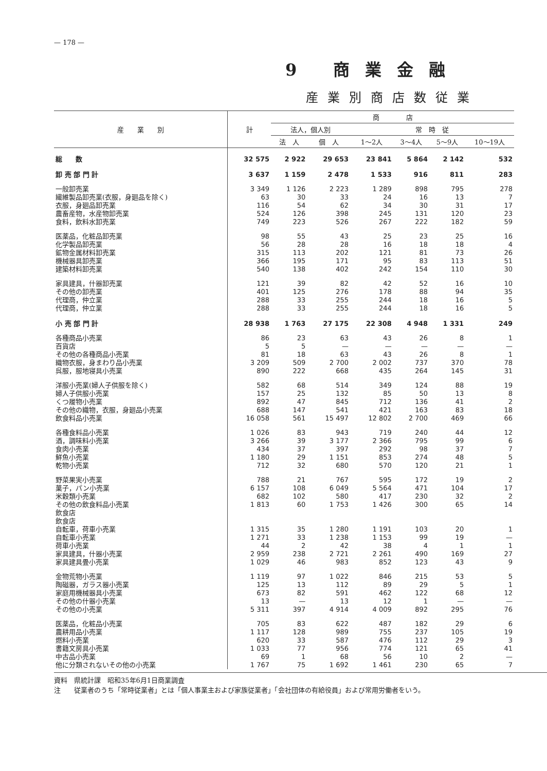— 178 —
9 商業金融
産業別商店数従業
| 産 業 別 | 計 | 商 店 | | | | | |
| --- | --- | --- | --- | --- | --- | --- | --- |
| | | 法人，個人別 | | 常 時 従 | | | |
| | | 法 人 | 個 人 | 1～2人 | 3～4人 | 5～9人 | 10～19人 |
| 総 数 | 32 575 | 2 922 | 29 653 | 23 841 | 5 864 | 2 142 | 532 |
| 卸 売 部 門 計 | 3 637 | 1 159 | 2 478 | 1 533 | 916 | 811 | 283 |
| 一般卸売業 | 3 349 | 1 126 | 2 223 | 1 289 | 898 | 795 | 278 |
| 繊維製品卸売業(衣服，身廻品を除く) | 63 | 30 | 33 | 24 | 16 | 13 | 7 |
| 衣服，身廻品卸売業 | 116 | 54 | 62 | 34 | 30 | 31 | 17 |
| 農畜産物，水産物卸売業 | 524 | 126 | 398 | 245 | 131 | 120 | 23 |
| 食料，飲料水卸売業 | 749 | 223 | 526 | 267 | 222 | 182 | 59 |
| 医薬品，化粧品卸売業 | 98 | 55 | 43 | 25 | 23 | 25 | 16 |
| 化学製品卸売業 | 56 | 28 | 28 | 16 | 18 | 18 | 4 |
| 鉱物金属材料卸売業 | 315 | 113 | 202 | 121 | 81 | 73 | 26 |
| 機械器具卸売業 | 366 | 195 | 171 | 95 | 83 | 113 | 51 |
| 建築材料卸売業 | 540 | 138 | 402 | 242 | 154 | 110 | 30 |
| 家具建具，什器卸売業 | 121 | 39 | 82 | 42 | 52 | 16 | 10 |
| その他の卸売業 | 401 | 125 | 276 | 178 | 88 | 94 | 35 |
| 代理商，仲立業 | 288 | 33 | 255 | 244 | 18 | 16 | 5 |
| 代理商，仲立業 | 288 | 33 | 255 | 244 | 18 | 16 | 5 |
| 小 売 部 門 計 | 28 938 | 1 763 | 27 175 | 22 308 | 4 948 | 1 331 | 249 |
| 各種商品小売業 | 86 | 23 | 63 | 43 | 26 | 8 | 1 |
| 百貨店 | 5 | 5 | — | — | — | — | — |
| その他の各種商品小売業 | 81 | 18 | 63 | 43 | 26 | 8 | 1 |
| 織物衣服，身まわり品小売業 | 3 209 | 509 | 2 700 | 2 002 | 737 | 370 | 78 |
| 呉服，服地寝具小売業 | 890 | 222 | 668 | 435 | 264 | 145 | 31 |
| 洋服小売業(婦人子供服を除く) | 582 | 68 | 514 | 349 | 124 | 88 | 19 |
| 婦人子供服小売業 | 157 | 25 | 132 | 85 | 50 | 13 | 8 |
| くつ履物小売業 | 892 | 47 | 845 | 712 | 136 | 41 | 2 |
| その他の織物，衣服，身廻品小売業 | 688 | 147 | 541 | 421 | 163 | 83 | 18 |
| 飲食料品小売業 | 16 058 | 561 | 15 497 | 12 802 | 2 700 | 469 | 66 |
| 各種食料品小売業 | 1 026 | 83 | 943 | 719 | 240 | 44 | 12 |
| 酒，調味料小売業 | 3 266 | 39 | 3 177 | 2 366 | 795 | 99 | 6 |
| 食肉小売業 | 434 | 37 | 397 | 292 | 98 | 37 | 7 |
| 鮮魚小売業 | 1 180 | 29 | 1 151 | 853 | 274 | 48 | 5 |
| 乾物小売業 | 712 | 32 | 680 | 570 | 120 | 21 | 1 |
| 野菜果実小売業 | 788 | 21 | 767 | 595 | 172 | 19 | 2 |
| 菓子，パン小売業 | 6 157 | 108 | 6 049 | 5 564 | 471 | 104 | 17 |
| 米穀類小売業 | 682 | 102 | 580 | 417 | 230 | 32 | 2 |
| その他の飲食料品小売業 | 1 813 | 60 | 1 753 | 1 426 | 300 | 65 | 14 |
| 飲食店 | | | | | | | |
| 飲食店 | | | | | | | |
| 自転車，荷車小売業 | 1 315 | 35 | 1 280 | 1 191 | 103 | 20 | 1 |
| 自転車小売業 | 1 271 | 33 | 1 238 | 1 153 | 99 | 19 | — |
| 荷車小売業 | 44 | 2 | 42 | 38 | 4 | 1 | 1 |
| 家具建具，什器小売業 | 2 959 | 238 | 2 721 | 2 261 | 490 | 169 | 27 |
| 家具建具畳小売業 | 1 029 | 46 | 983 | 852 | 123 | 43 | 9 |
| 金物荒物小売業 | 1 119 | 97 | 1 022 | 846 | 215 | 53 | 5 |
| 陶磁器，ガラス器小売業 | 125 | 13 | 112 | 89 | 29 | 5 | 1 |
| 家庭用機械器具小売業 | 673 | 82 | 591 | 462 | 122 | 68 | 12 |
| その他の什器小売業 | 13 | — | 13 | 12 | 1 | — | — |
| その他の小売業 | 5 311 | 397 | 4 914 | 4 009 | 892 | 295 | 76 |
| 医薬品，化粧品小売業 | 705 | 83 | 622 | 487 | 182 | 29 | 6 |
| 農耕用品小売業 | 1 117 | 128 | 989 | 755 | 237 | 105 | 19 |
| 燃料小売業 | 620 | 33 | 587 | 476 | 112 | 29 | 3 |
| 書籍文房具小売業 | 1 033 | 77 | 956 | 774 | 121 | 65 | 41 |
| 中古品小売業 | 69 | 1 | 68 | 56 | 10 | 2 | — |
| 他に分類されないその他の小売業 | 1 767 | 75 | 1 692 | 1 461 | 230 | 65 | 7 |
資料　県統計課　昭和35年6月1日商業調査
注　　従業者のうち「常時従業者」とは「個人事業主および家族従業者」「会社団体の有給役員」および常用労働者をいう。